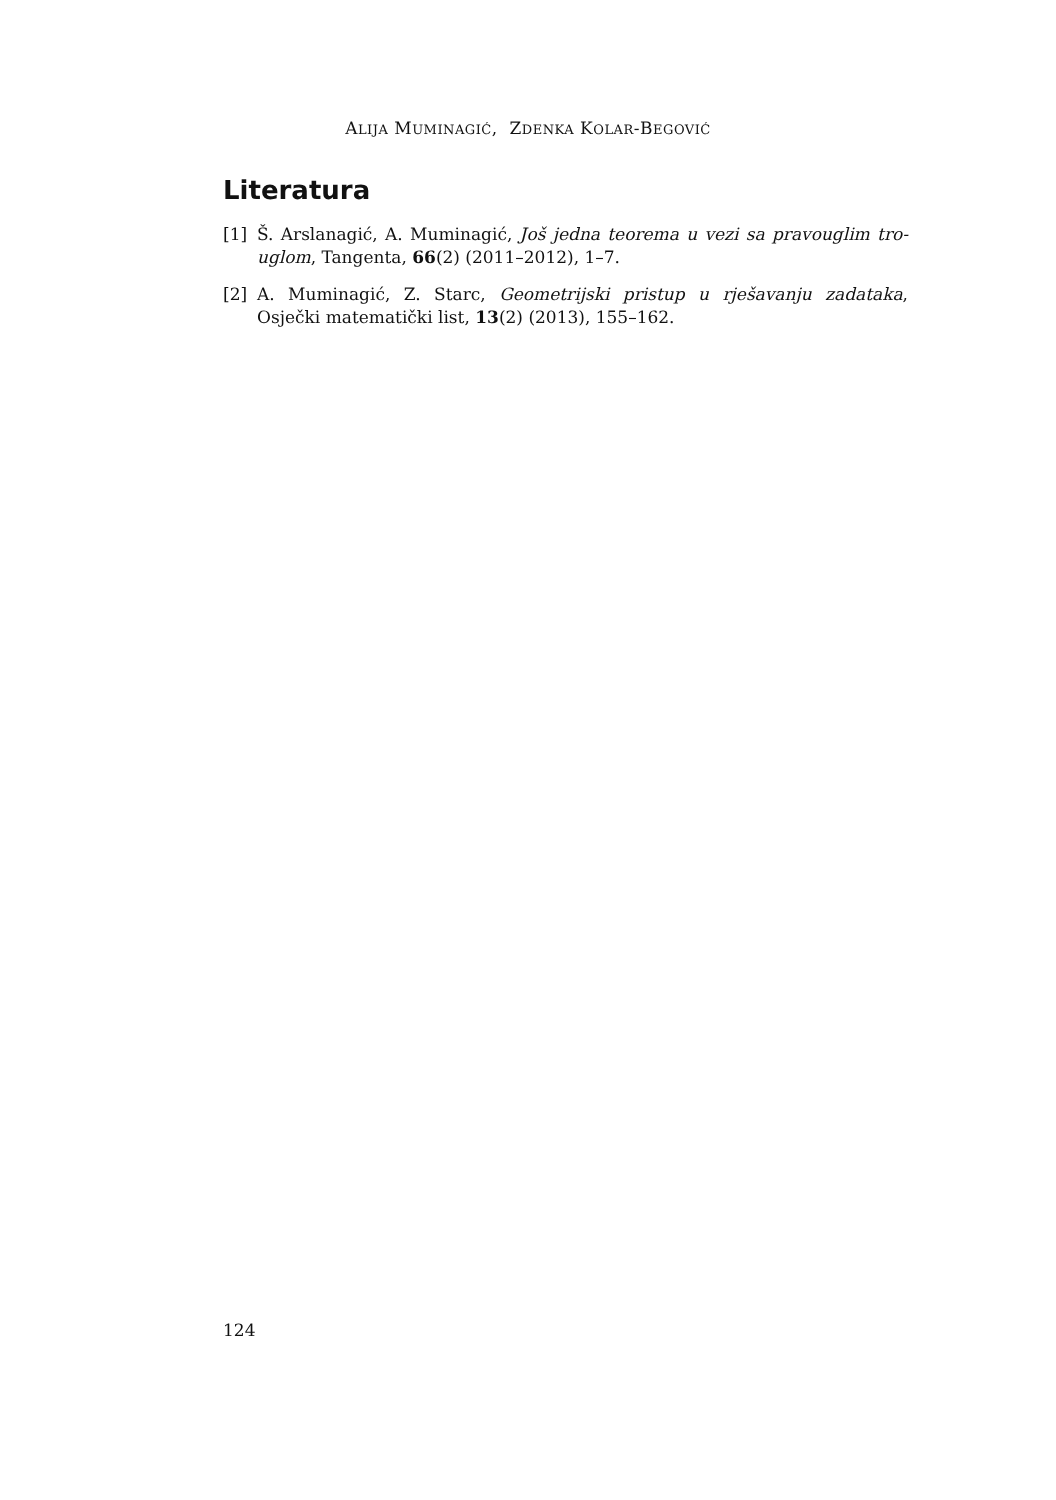ALIJA MUMINAGIĆ, ZDENKA KOLAR-BEGOVIĆ
Literatura
[1] Š. Arslanagić, A. Muminagić, Još jedna teorema u vezi sa pravouglim tro-uglom, Tangenta, 66(2) (2011–2012), 1–7.
[2] A. Muminagić, Z. Starc, Geometrijski pristup u rješavanju zadataka, Osječki matematički list, 13(2) (2013), 155–162.
124